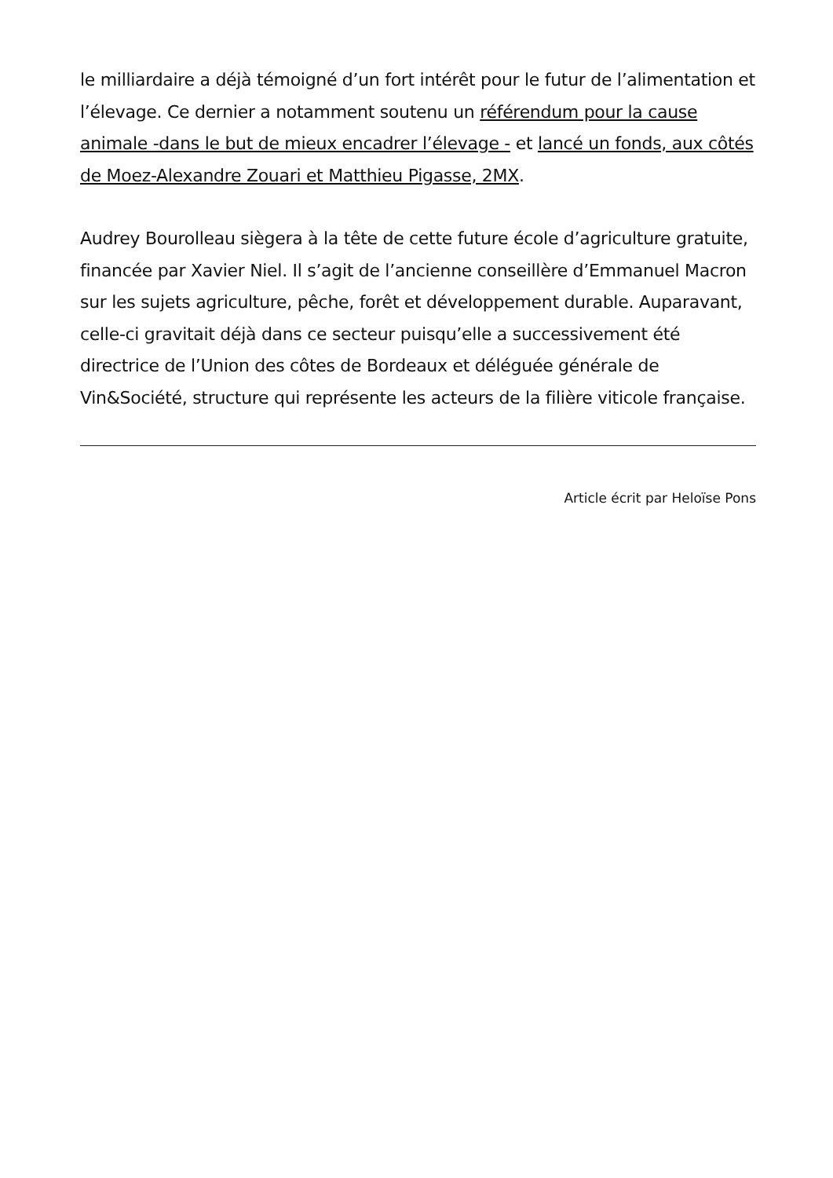le milliardaire a déjà témoigné d’un fort intérêt pour le futur de l’alimentation et l’élevage. Ce dernier a notamment soutenu un référendum pour la cause animale -dans le but de mieux encadrer l’élevage - et lancé un fonds, aux côtés de Moez-Alexandre Zouari et Matthieu Pigasse, 2MX.
Audrey Bourolleau siègera à la tête de cette future école d’agriculture gratuite, financée par Xavier Niel. Il s’agit de l’ancienne conseillère d’Emmanuel Macron sur les sujets agriculture, pêche, forêt et développement durable. Auparavant, celle-ci gravitait déjà dans ce secteur puisqu’elle a successivement été directrice de l’Union des côtes de Bordeaux et déléguée générale de Vin&Société, structure qui représente les acteurs de la filière viticole française.
Article écrit par Heloïse Pons